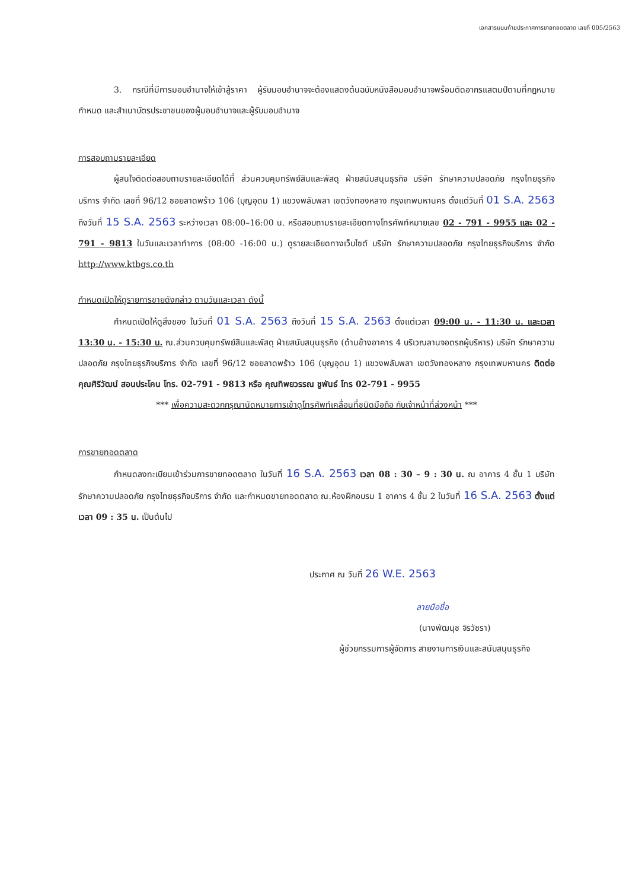เอกสารแนบท้ายประกาศการขายทอดตลาด เลขที่ 005/2563
3. กรณีที่มีการมอบอำนาจให้เข้าสู้ราคา ผู้รับมอบอำนาจจะต้องแสดงต้นฉบับหนังสือมอบอำนาจพร้อมติดอากรแสตมป์ตามที่กฎหมายกำหนด และสำเนาบัตรประชาชนของผู้มอบอำนาจและผู้รับมอบอำนาจ
การสอบถามรายละเอียด
ผู้สนใจติดต่อสอบถามรายละเอียดได้ที่ ส่วนควบคุมทรัพย์สินและพัสดุ ฝ่ายสนับสนุนธุรกิจ บริษัท รักษาความปลอดภัย กรุงไทยธุรกิจบริการ จำกัด เลขที่ 96/12 ซอยลาดพร้าว 106 (บุญอุดม 1) แขวงพลับพลา เขตวังทองหลาง กรุงเทพมหานคร ตั้งแต่วันที่ 01 S.A. 2563 ถึงวันที่ 15 S.A. 2563 ระหว่างเวลา 08:00–16:00 น. หรือสอบถามรายละเอียดทางโทรศัพท์หมายเลข 02 - 791 - 9955 และ 02 - 791 - 9813 ในวันและเวลาทำการ (08:00 -16:00 น.) ดูรายละเอียดทางเว็บไซต์ บริษัท รักษาความปลอดภัย กรุงไทยธุรกิจบริการ จำกัด http://www.ktbgs.co.th
กำหนดเปิดให้ดูรายการขายดังกล่าว ตามวันและเวลา ดังนี้
กำหนดเปิดให้ดูสิ่งของ ในวันที่ 01 S.A. 2563 ถึงวันที่ 15 S.A. 2563 ตั้งแต่เวลา 09:00 น. - 11:30 น. และเวลา 13:30 น. - 15:30 น. ณ.ส่วนควบคุมทรัพย์สินและพัสดุ ฝ่ายสนับสนุนธุรกิจ (ด้านข้างอาคาร 4 บริเวณลานจอดรถผู้บริหาร) บริษัท รักษาความปลอดภัย กรุงไทยธุรกิจบริการ จำกัด เลขที่ 96/12 ซอยลาดพร้าว 106 (บุญอุดม 1) แขวงพลับพลา เขตวังทองหลาง กรุงเทพมหานคร ติดต่อ คุณศิริวัฒน์ สอนประโคน โทร. 02-791 - 9813 หรือ คุณทิพยวรรณ ชูพันธ์ โทร 02-791 - 9955
*** เพื่อความสะดวกกรุณานัดหมายการเข้าดูโทรศัพท์เคลื่อนที่ชนิดมือถือ กับเจ้าหน้าที่ล่วงหน้า ***
การขายทอดตลาด
กำหนดลงทะเบียนเข้าร่วมการขายทอดตลาด ในวันที่ 16 S.A. 2563 เวลา 08 : 30 – 9 : 30 น. ณ อาคาร 4 ชั้น 1 บริษัท รักษาความปลอดภัย กรุงไทยธุรกิจบริการ จำกัด และกำหนดขายทอดตลาด ณ.ห้องฝึกอบรม 1 อาคาร 4 ชั้น 2 ในวันที่ 16 S.A. 2563 ตั้งแต่เวลา 09 : 35 น. เป็นต้นไป
ประกาศ ณ วันที่ 26 W.E. 2563
ลายมือชื่อ
(นางพัฒนุช จิรวัชรา)
ผู้ช่วยกรรมการผู้จัดการ สายงานการเงินและสนับสนุนธุรกิจ